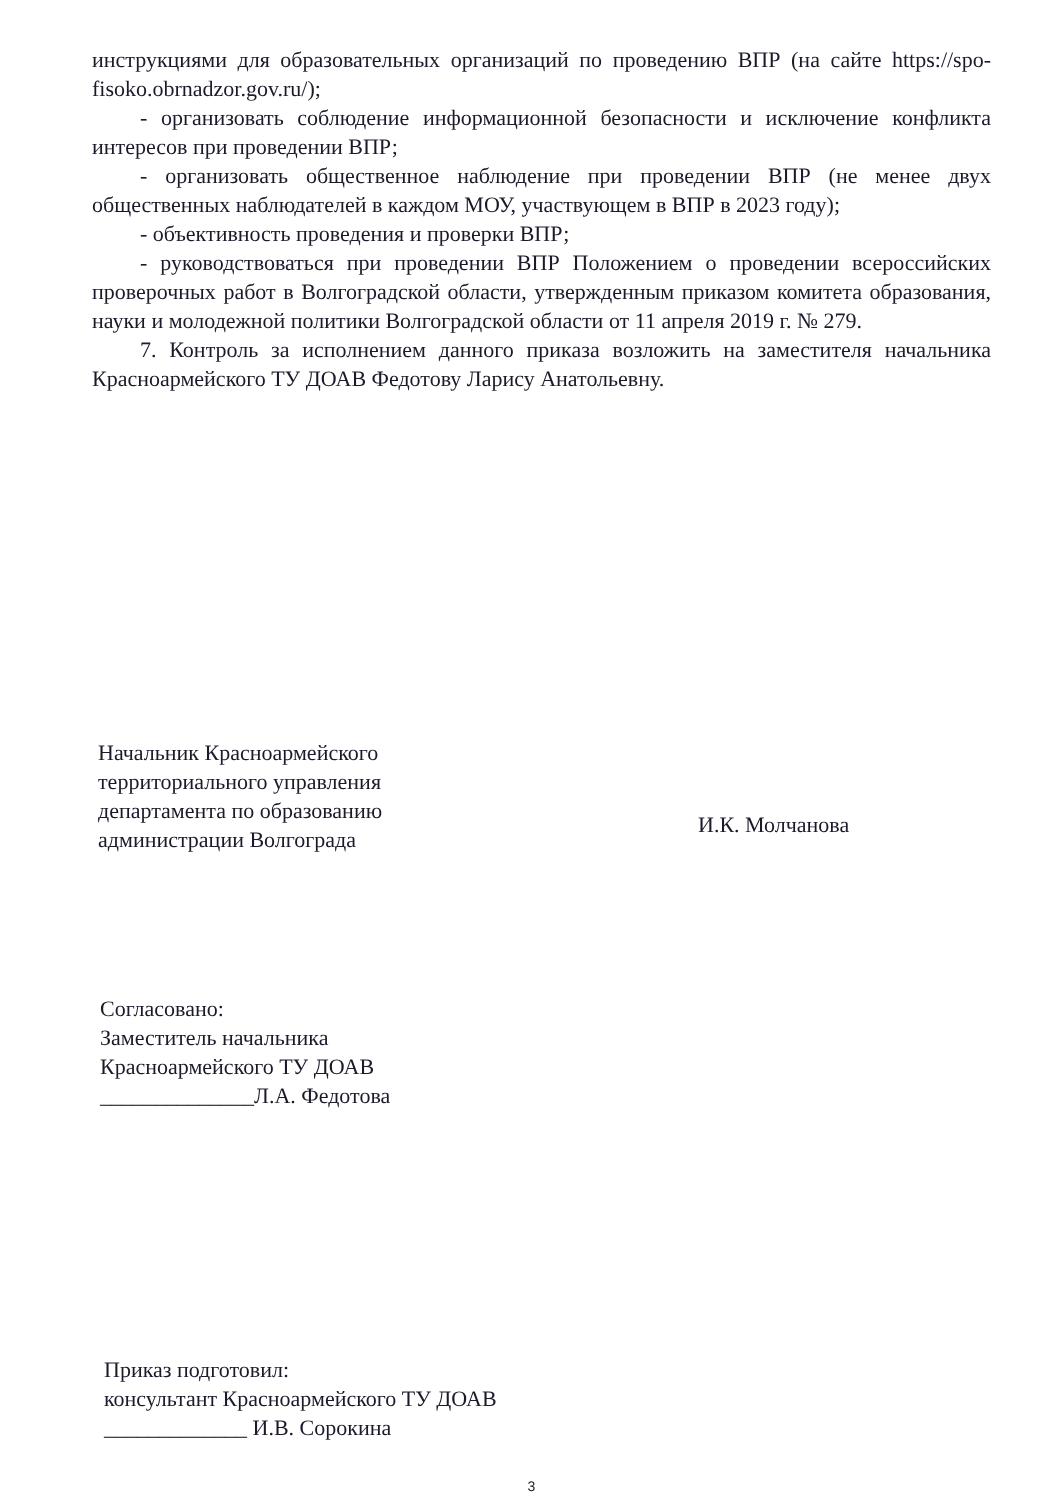инструкциями для образовательных организаций по проведению ВПР (на сайте https://spo-fisoko.obrnadzor.gov.ru/);
- организовать соблюдение информационной безопасности и исключение конфликта интересов при проведении ВПР;
- организовать общественное наблюдение при проведении ВПР (не менее двух общественных наблюдателей в каждом МОУ, участвующем в ВПР в 2023 году);
- объективность проведения и проверки ВПР;
- руководствоваться при проведении ВПР Положением о проведении всероссийских проверочных работ в Волгоградской области, утвержденным приказом комитета образования, науки и молодежной политики Волгоградской области от 11 апреля 2019 г. № 279.
7. Контроль за исполнением данного приказа возложить на заместителя начальника Красноармейского ТУ ДОАВ Федотову Ларису Анатольевну.
Начальник Красноармейского
территориального управления
департамента по образованию
администрации Волгограда
И.К. Молчанова
Согласовано:
Заместитель начальника
Красноармейского ТУ ДОАВ
______________Л.А. Федотова
Приказ подготовил:
консультант Красноармейского ТУ ДОАВ
_____________ И.В. Сорокина
3